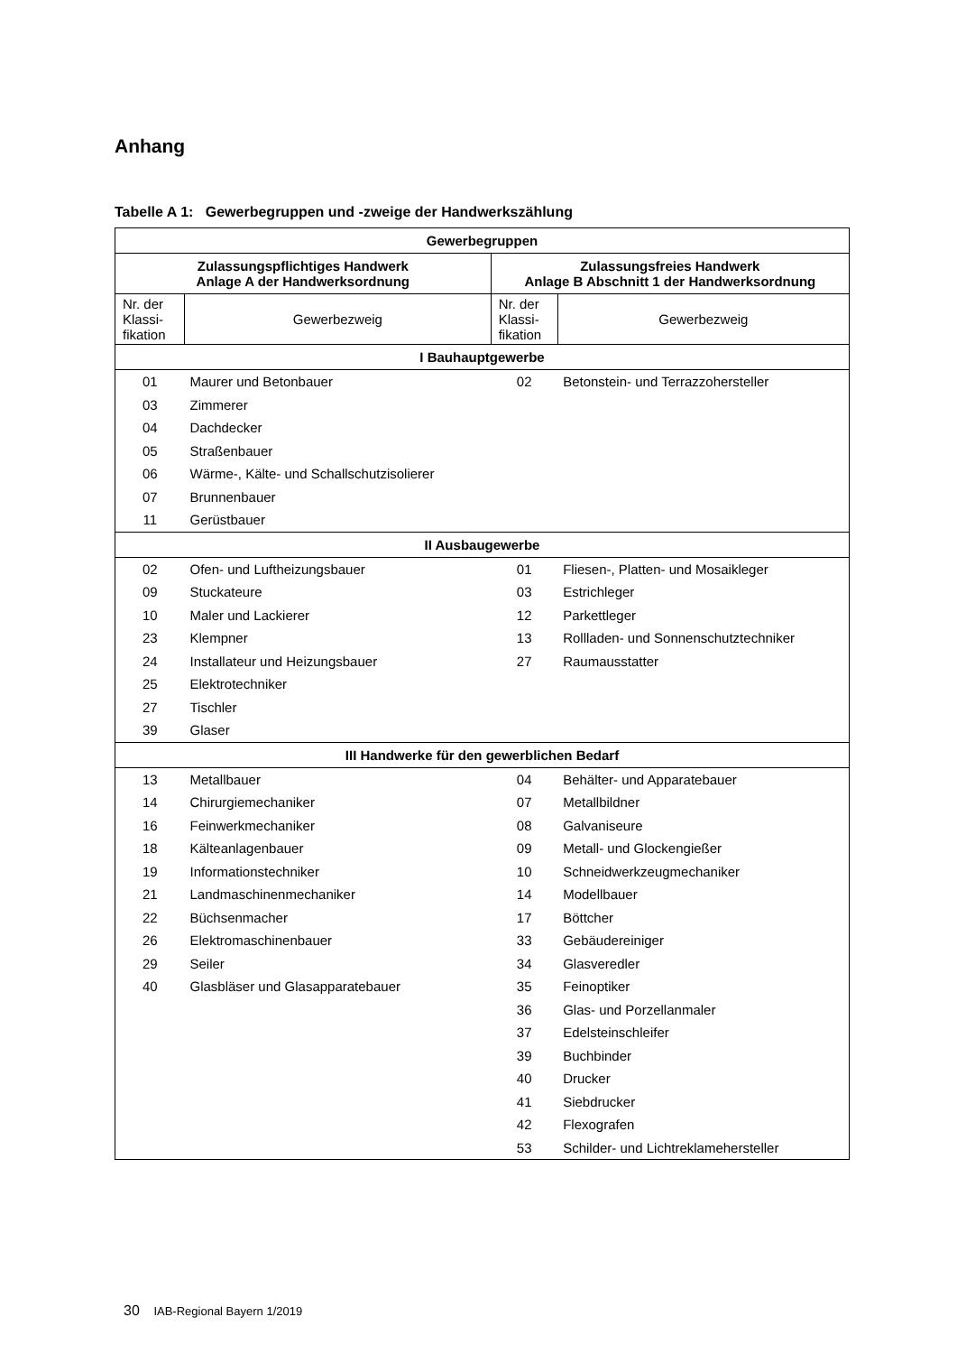Anhang
Tabelle A 1: Gewerbegruppen und -zweige der Handwerkszählung
| Gewerbegruppen | | | |
| --- | --- | --- | --- |
| Zulassungspflichtiges Handwerk Anlage A der Handwerksordnung | | Zulassungsfreies Handwerk Anlage B Abschnitt 1 der Handwerksordnung | |
| Nr. der Klassi-fikation | Gewerbezweig | Nr. der Klassi-fikation | Gewerbezweig |
| I Bauhauptgewerbe | | | |
| 01 | Maurer und Betonbauer | 02 | Betonstein- und Terrazzohersteller |
| 03 | Zimmerer | | |
| 04 | Dachdecker | | |
| 05 | Straßenbauer | | |
| 06 | Wärme-, Kälte- und Schallschutzisolierer | | |
| 07 | Brunnenbauer | | |
| 11 | Gerüstbauer | | |
| II Ausbaugewerbe | | | |
| 02 | Ofen- und Luftheizungsbauer | 01 | Fliesen-, Platten- und Mosaikleger |
| 09 | Stuckateure | 03 | Estrichleger |
| 10 | Maler und Lackierer | 12 | Parkettleger |
| 23 | Klempner | 13 | Rollladen- und Sonnenschutztechniker |
| 24 | Installateur und Heizungsbauer | 27 | Raumausstatter |
| 25 | Elektrotechniker | | |
| 27 | Tischler | | |
| 39 | Glaser | | |
| III Handwerke für den gewerblichen Bedarf | | | |
| 13 | Metallbauer | 04 | Behälter- und Apparatebauer |
| 14 | Chirurgiemechaniker | 07 | Metallbildner |
| 16 | Feinwerkmechaniker | 08 | Galvaniseure |
| 18 | Kälteanlagenbauer | 09 | Metall- und Glockengießer |
| 19 | Informationstechniker | 10 | Schneidwerkzeugmechaniker |
| 21 | Landmaschinenmechaniker | 14 | Modellbauer |
| 22 | Büchsenmacher | 17 | Böttcher |
| 26 | Elektromaschinenbauer | 33 | Gebäudereiniger |
| 29 | Seiler | 34 | Glasveredler |
| 40 | Glasbläser und Glasapparatebauer | 35 | Feinoptiker |
| | | 36 | Glas- und Porzellanmaler |
| | | 37 | Edelsteinschleifer |
| | | 39 | Buchbinder |
| | | 40 | Drucker |
| | | 41 | Siebdrucker |
| | | 42 | Flexografen |
| | | 53 | Schilder- und Lichtreklamehersteller |
30 IAB-Regional Bayern 1/2019